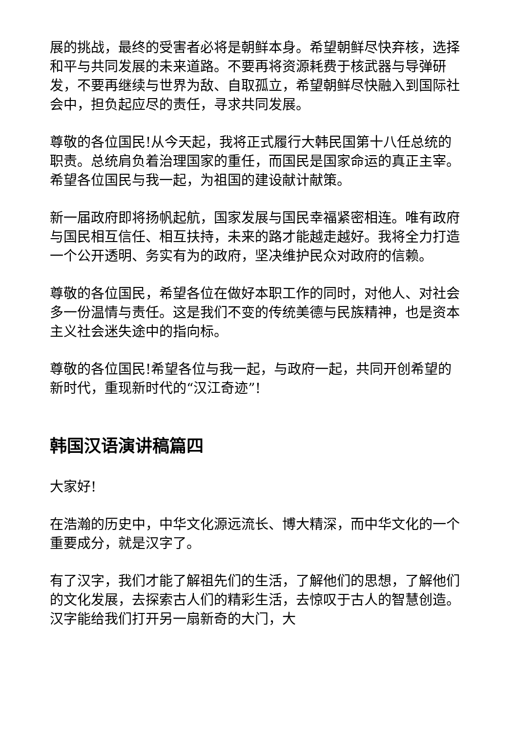展的挑战，最终的受害者必将是朝鲜本身。希望朝鲜尽快弃核，选择和平与共同发展的未来道路。不要再将资源耗费于核武器与导弹研发，不要再继续与世界为敌、自取孤立，希望朝鲜尽快融入到国际社会中，担负起应尽的责任，寻求共同发展。
尊敬的各位国民!从今天起，我将正式履行大韩民国第十八任总统的职责。总统肩负着治理国家的重任，而国民是国家命运的真正主宰。希望各位国民与我一起，为祖国的建设献计献策。
新一届政府即将扬帆起航，国家发展与国民幸福紧密相连。唯有政府与国民相互信任、相互扶持，未来的路才能越走越好。我将全力打造一个公开透明、务实有为的政府，坚决维护民众对政府的信赖。
尊敬的各位国民，希望各位在做好本职工作的同时，对他人、对社会多一份温情与责任。这是我们不变的传统美德与民族精神，也是资本主义社会迷失途中的指向标。
尊敬的各位国民!希望各位与我一起，与政府一起，共同开创希望的新时代，重现新时代的“汉江奇迹”!
韩国汉语演讲稿篇四
大家好!
在浩瀚的历史中，中华文化源远流长、博大精深，而中华文化的一个重要成分，就是汉字了。
有了汉字，我们才能了解祖先们的生活，了解他们的思想，了解他们的文化发展，去探索古人们的精彩生活，去惊叹于古人的智慧创造。汉字能给我们打开另一扇新奇的大门，大